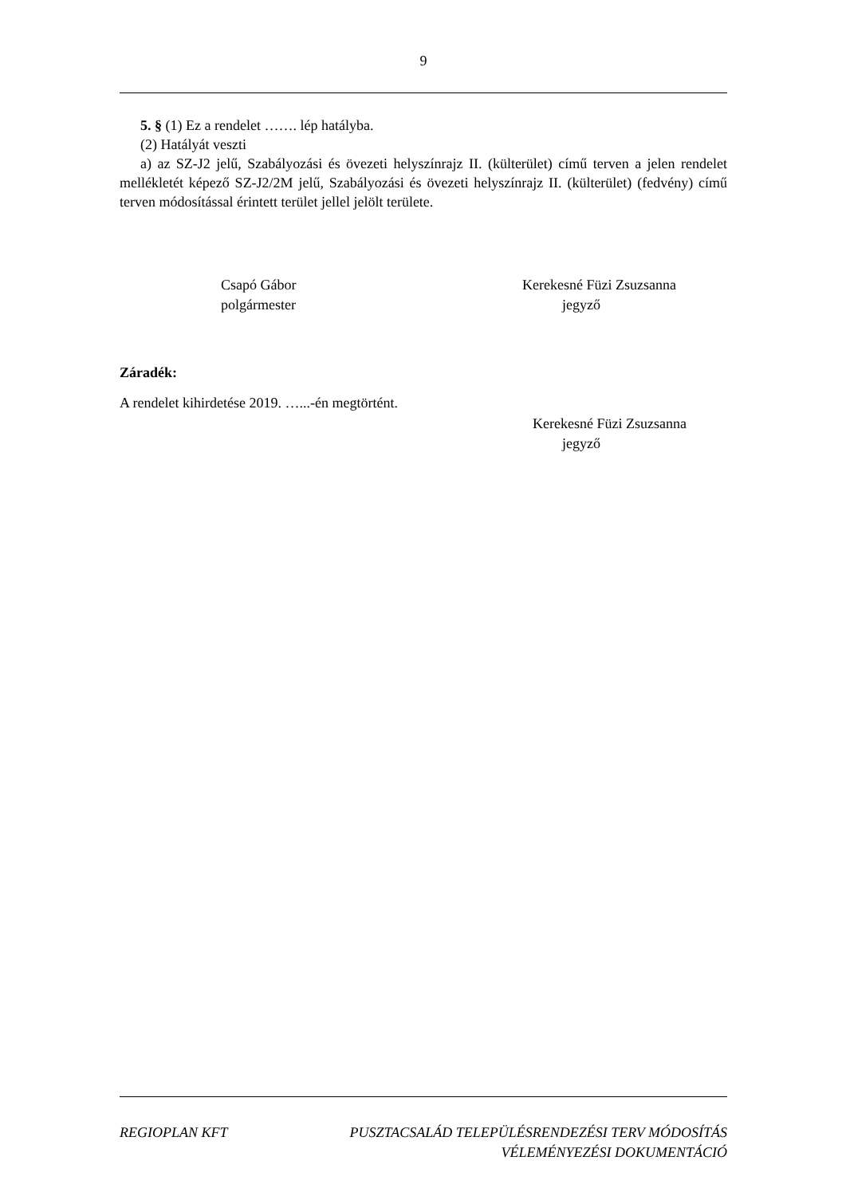9
5. § (1) Ez a rendelet ……. lép hatályba.
(2) Hatályát veszti
a) az SZ-J2 jelű, Szabályozási és övezeti helyszínrajz II. (külterület) című terven a jelen rendelet mellékletét képező SZ-J2/2M jelű, Szabályozási és övezeti helyszínrajz II. (külterület) (fedvény) című terven módosítással érintett terület jellel jelölt területe.
Csapó Gábor
polgármester
Kerekesné Füzi Zsuzsanna
jegyző
Záradék:
A rendelet kihirdetése 2019. …...-én megtörtént.
Kerekesné Füzi Zsuzsanna
jegyző
REGIOPLAN KFT PUSZTACSALÁD TELEPÜLÉSRENDEZÉSI TERV MÓDOSÍTÁS
VÉLEMÉNYEZÉSI DOKUMENTÁCIÓ